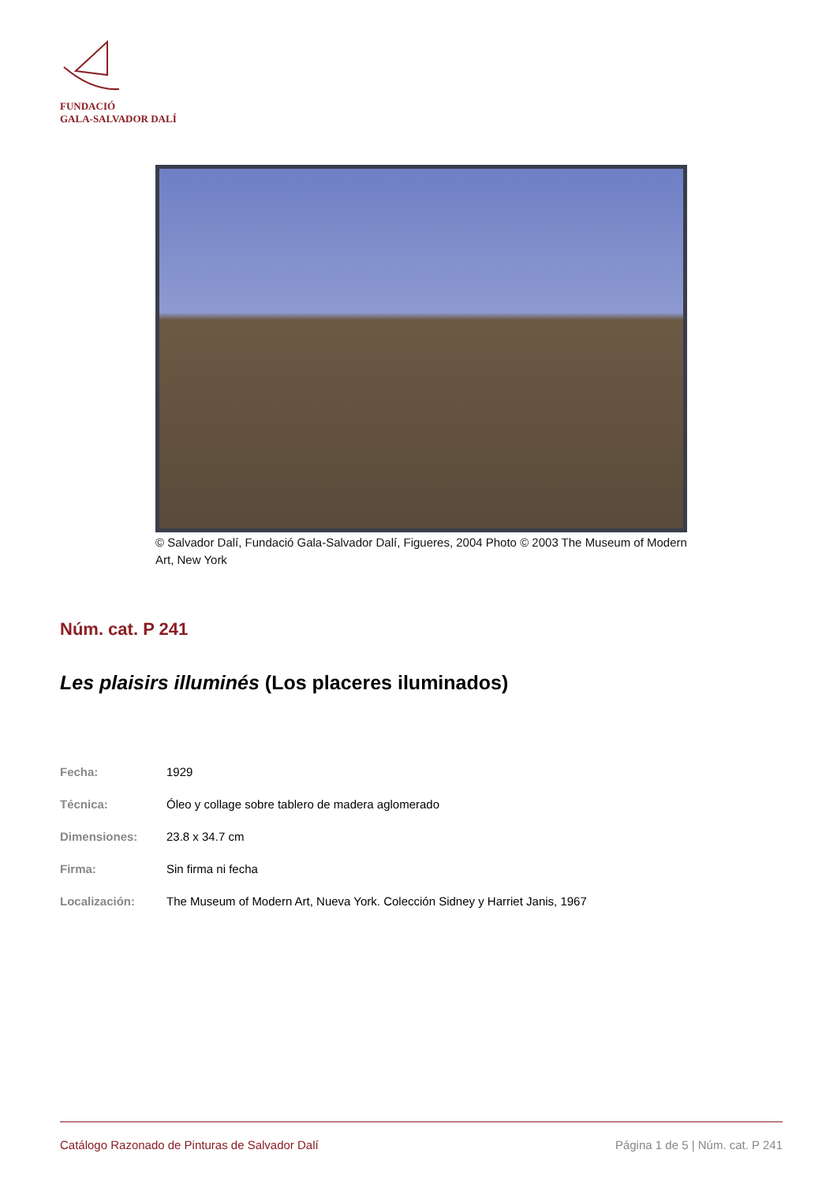FUNDACIÓ
GALA-SALVADOR DALÍ
© Salvador Dalí, Fundació Gala-Salvador Dalí, Figueres, 2004 Photo © 2003 The Museum of Modern Art, New York
Núm. cat. P 241
Les plaisirs illuminés (Los placeres iluminados)
| Fecha: | 1929 |
| Técnica: | Óleo y collage sobre tablero de madera aglomerado |
| Dimensiones: | 23.8 x 34.7 cm |
| Firma: | Sin firma ni fecha |
| Localización: | The Museum of Modern Art, Nueva York. Colección Sidney y Harriet Janis, 1967 |
Catálogo Razonado de Pinturas de Salvador Dalí Página 1 de 5 | Núm. cat. P 241